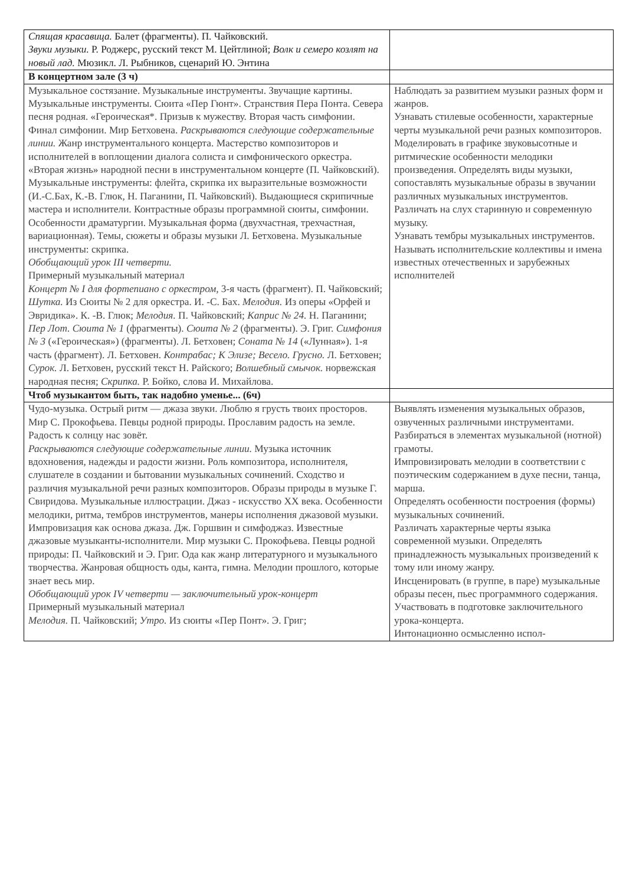| Спящая красавица. Балет (фрагменты). П. Чайковский. Звуки музыки. Р. Роджерс, русский текст М. Цейтлиной; Волк и семеро козлят на новый лад. Мюзикл. Л. Рыбников, сценарий Ю. Энтина | |
| В концертном зале (3 ч) | |
| Музыкальное состязание. Музыкальные инструменты. Звучащие картины. Музыкальные инструменты. Сюита «Пер Гюнт». Странствия Пера Понта. Севера песня родная. «Героическая*. Призыв к мужеству. Вторая часть симфонии. Финал симфонии. Мир Бетховена. Раскрываются следующие содержательные линии. Жанр инструментального концерта. Мастерство композиторов и исполнителей в воплощении диалога солиста и симфонического оркестра. «Вторая жизнь» народной песни в инструментальном концерте (П. Чайковский). Музыкальные инструменты: флейта, скрипка их выразительные возможности (И.-С.Бах, К.-В. Глюк, Н. Паганини, П. Чайковский). Выдающиеся скрипичные мастера и исполнители. Контрастные образы программной сюиты, симфонии. Особенности драматургии. Музыкальная форма (двухчастная, трехчастная, вариационная). Темы, сюжеты и образы музыки Л. Бетховена. Музыкальные инструменты: скрипка. Обобщающий урок III четверти. Примерный музыкальный материал Концерт № I для фортепиано с оркестром, 3-я часть (фрагмент). П. Чайковский; Шутка. Из Сюиты № 2 для оркестра. И. -С. Бах. Мелодия. Из оперы «Орфей и Эвридика». К. -В. Глюк; Мелодия. П. Чайковский; Каприс № 24. Н. Паганини; Пер Лот. Сюита № 1 (фрагменты). Сюита № 2 (фрагменты). Э. Григ. Симфония № 3 («Героическая») (фрагменты). Л. Бетховен; Соната № 14 («Лунная»). 1-я часть (фрагмент). Л. Бетховен. Контрабас; К Элизе; Весело. Грусно. Л. Бетховен; Сурок. Л. Бетховен, русский текст Н. Райского; Волшебный смычок. норвежская народная песня; Скрипка. Р. Бойко, слова И. Михайлова. | Наблюдать за развитием музыки разных форм и жанров. Узнавать стилевые особенности, характерные черты музыкальной речи разных композиторов. Моделировать в графике звуковысотные и ритмические особенности мелодики произведения. Определять виды музыки, сопоставлять музыкальные образы в звучании различных музыкальных инструментов. Различать на слух старинную и современную музыку. Узнавать тембры музыкальных инструментов. Называть исполнительские коллективы и имена известных отечественных и зарубежных исполнителей |
| Чтоб музыкантом быть, так надобно уменье... (6ч) | |
| Чудо-музыка. Острый ритм — джаза звуки. Люблю я грусть твоих просторов. Мир С. Прокофьева. Певцы родной природы. Прославим радость на земле. Радость к солнцу нас зовёт. Раскрываются следующие содержательные линии. Музыка источник вдохновения, надежды и радости жизни. Роль композитора, исполнителя, слушателе в создании и бытовании музыкальных сочинений. Сходство и различия музыкальной речи разных композиторов. Образы природы в музыке Г. Свиридова. Музыкальные иллюстрации. Джаз - искусство XX века. Особенности мелодики, ритма, тембров инструментов, манеры исполнения джазовой музыки. Импровизация как основа джаза. Дж. Горшвин и симфоджаз. Известные джазовые музыканты-исполнители. Мир музыки С. Прокофьева. Певцы родной природы: П. Чайковский и Э. Григ. Ода как жанр литературного и музыкального творчества. Жанровая общность оды, канта, гимна. Мелодии прошлого, которые знает весь мир. Обобщающий урок IV четверти — заключительный урок-концерт Примерный музыкальный материал Мелодия. П. Чайковский; Утро. Из сюиты «Пер Понт». Э. Григ; | Выявлять изменения музыкальных образов, озвученных различными инструментами. Разбираться в элементах музыкальной (нотной) грамоты. Импровизировать мелодии в соответствии с поэтическим содержанием в духе песни, танца, марша. Определять особенности построения (формы) музыкальных сочинений. Различать характерные черты языка современной музыки. Определять принадлежность музыкальных произведений к тому или иному жанру. Инсценировать (в группе, в паре) музыкальные образы песен, пьес программного содержания. Участвовать в подготовке заключительного урока-концерта. Интонационно осмысленно испол- |